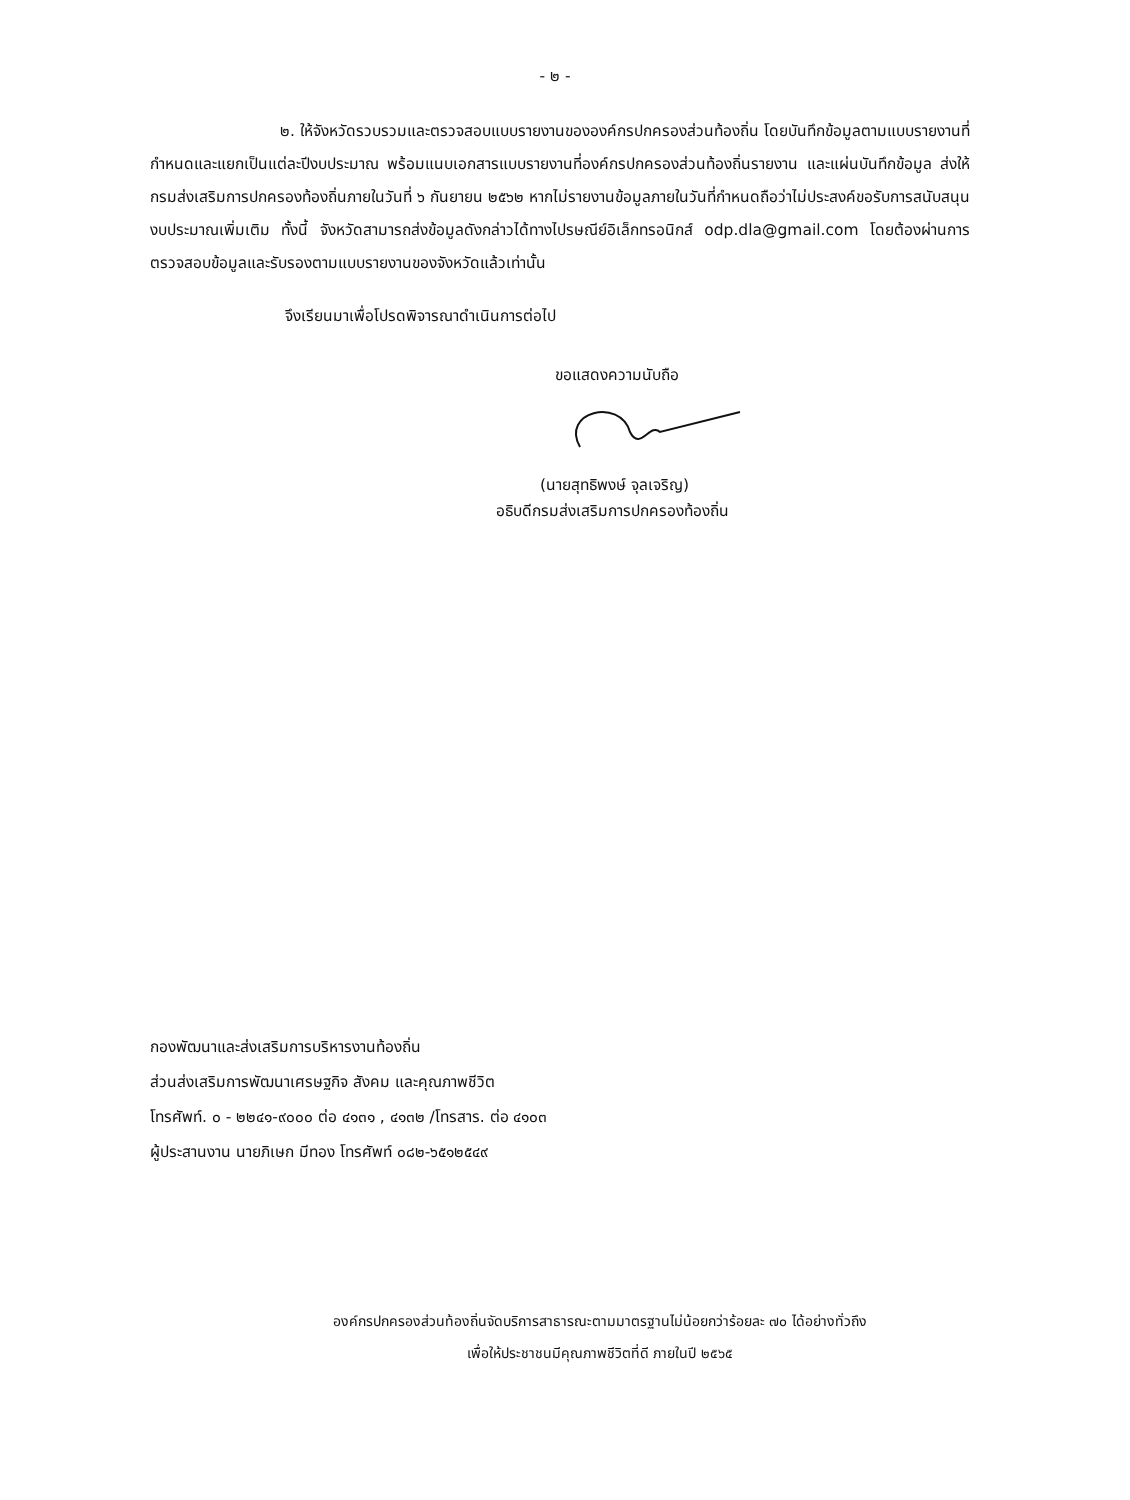- ๒ -
๒. ให้จังหวัดรวบรวมและตรวจสอบแบบรายงานขององค์กรปกครองส่วนท้องถิ่น โดยบันทึกข้อมูลตามแบบรายงานที่กำหนดและแยกเป็นแต่ละปีงบประมาณ พร้อมแนบเอกสารแบบรายงานที่องค์กรปกครองส่วนท้องถิ่นรายงาน และแผ่นบันทึกข้อมูล ส่งให้กรมส่งเสริมการปกครองท้องถิ่นภายในวันที่ ๖ กันยายน ๒๕๖๒ หากไม่รายงานข้อมูลภายในวันที่กำหนดถือว่าไม่ประสงค์ขอรับการสนับสนุนงบประมาณเพิ่มเติม ทั้งนี้ จังหวัดสามารถส่งข้อมูลดังกล่าวได้ทางไปรษณีย์อิเล็กทรอนิกส์ odp.dla@gmail.com โดยต้องผ่านการตรวจสอบข้อมูลและรับรองตามแบบรายงานของจังหวัดแล้วเท่านั้น
จึงเรียนมาเพื่อโปรดพิจารณาดำเนินการต่อไป
ขอแสดงความนับถือ
(นายสุทธิพงษ์ จุลเจริญ)
อธิบดีกรมส่งเสริมการปกครองท้องถิ่น
กองพัฒนาและส่งเสริมการบริหารงานท้องถิ่น
ส่วนส่งเสริมการพัฒนาเศรษฐกิจ สังคม และคุณภาพชีวิต
โทรศัพท์. ๐ - ๒๒๔๑-๙๐๐๐ ต่อ ๔๑๓๑ , ๔๑๓๒ /โทรสาร. ต่อ ๔๑๐๓
ผู้ประสานงาน นายภิเษก มีทอง โทรศัพท์ ๐๘๒-๖๕๑๒๕๔๙
องค์กรปกครองส่วนท้องถิ่นจัดบริการสาธารณะตามมาตรฐานไม่น้อยกว่าร้อยละ ๗๐ ได้อย่างทั่วถึง
เพื่อให้ประชาชนมีคุณภาพชีวิตที่ดี ภายในปี ๒๕๖๕